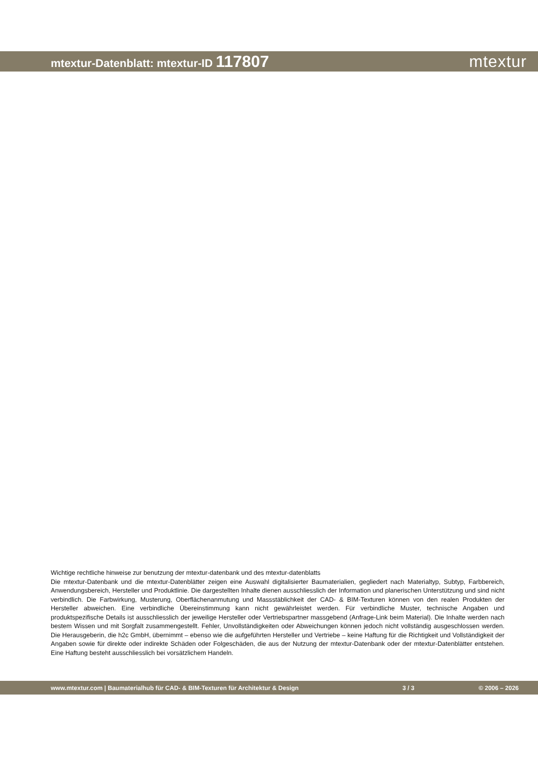mtextur-Datenblatt: mtextur-ID 117807
mtextur
Wichtige rechtliche hinweise zur benutzung der mtextur-datenbank und des mtextur-datenblatts
Die mtextur-Datenbank und die mtextur-Datenblätter zeigen eine Auswahl digitalisierter Baumaterialien, gegliedert nach Materialtyp, Subtyp, Farbbereich, Anwendungsbereich, Hersteller und Produktlinie. Die dargestellten Inhalte dienen ausschliesslich der Information und planerischen Unterstützung und sind nicht verbindlich. Die Farbwirkung, Musterung, Oberflächenanmutung und Massstäblichkeit der CAD- & BIM-Texturen können von den realen Produkten der Hersteller abweichen. Eine verbindliche Übereinstimmung kann nicht gewährleistet werden. Für verbindliche Muster, technische Angaben und produktspezifische Details ist ausschliesslich der jeweilige Hersteller oder Vertriebspartner massgebend (Anfrage-Link beim Material). Die Inhalte werden nach bestem Wissen und mit Sorgfalt zusammengestellt. Fehler, Unvollständigkeiten oder Abweichungen können jedoch nicht vollständig ausgeschlossen werden. Die Herausgeberin, die h2c GmbH, übernimmt – ebenso wie die aufgeführten Hersteller und Vertriebe – keine Haftung für die Richtigkeit und Vollständigkeit der Angaben sowie für direkte oder indirekte Schäden oder Folgeschäden, die aus der Nutzung der mtextur-Datenbank oder der mtextur-Datenblätter entstehen. Eine Haftung besteht ausschliesslich bei vorsätzlichem Handeln.
www.mtextur.com | Baumaterialhub für CAD- & BIM-Texturen für Architektur & Design 3 / 3 © 2006 – 2026